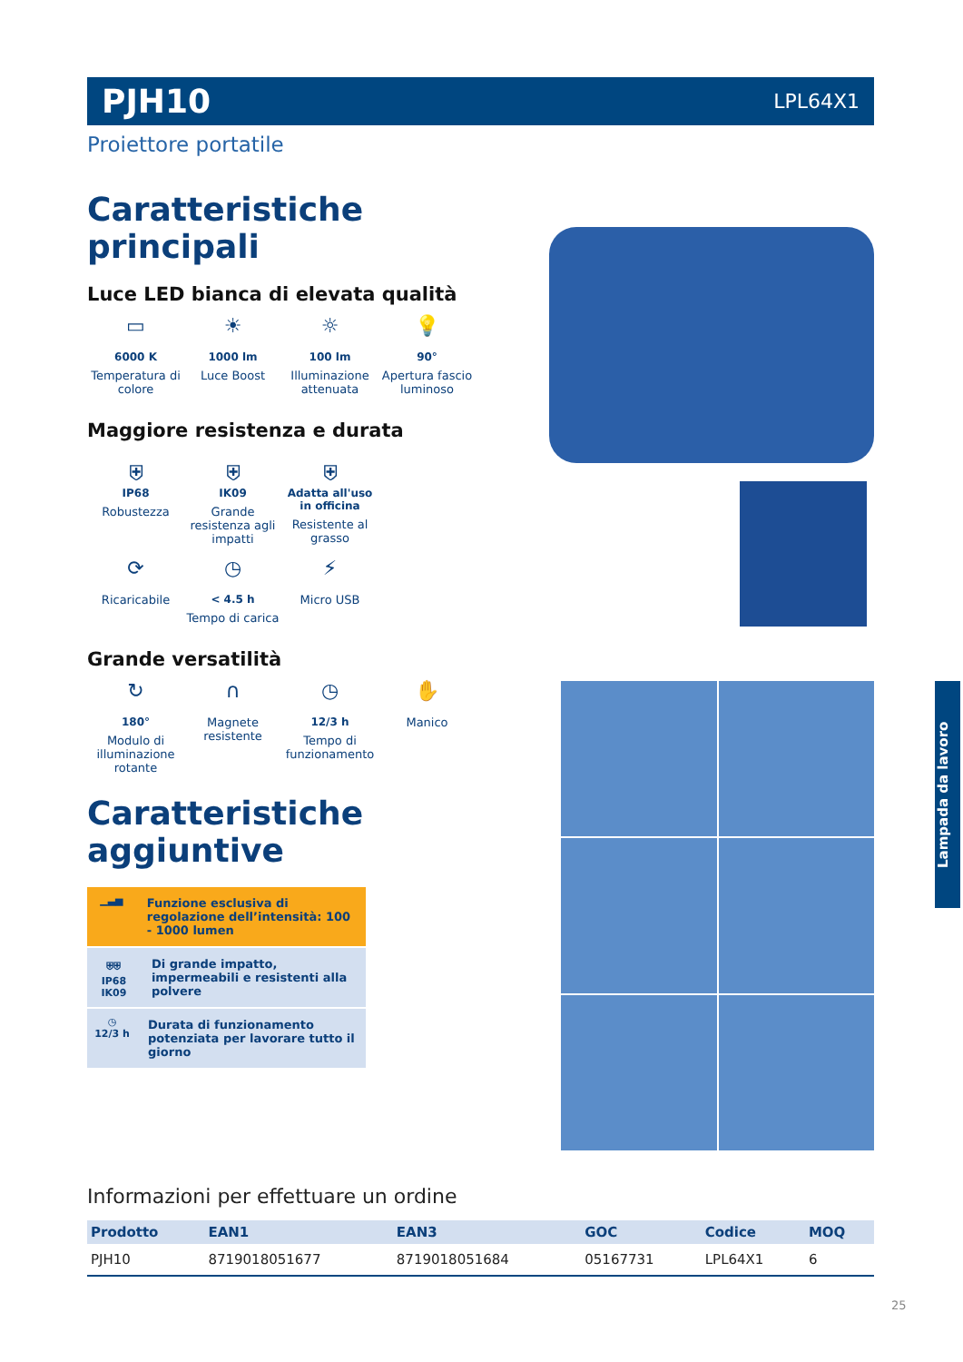PJH10 LPL64X1
Proiettore portatile
Caratteristiche principali
Luce LED bianca di elevata qualità
▭
6000 K
Temperatura di colore
☀
1000 lm
Luce Boost
☼
100 lm
Illuminazione attenuata
💡
90°
Apertura fascio luminoso
Maggiore resistenza e durata
⛨
IP68
Robustezza
⛨
IK09
Grande resistenza agli impatti
⛨
Adatta all'uso in officina
Resistente al grasso
⟳
Ricaricabile
◷
< 4.5 h
Tempo di carica
⚡
Micro USB
Grande versatilità
↻
180°
Modulo di illuminazione rotante
∩
Magnete resistente
◷
12/3 h
Tempo di funzionamento
✋
Manico
Caratteristiche aggiuntive
▁▃▅
Funzione esclusiva di regolazione dell’intensità: 100 - 1000 lumen
⛨⛨
IP68 IK09
Di grande impatto, impermeabili e resistenti alla polvere
◷
12/3 h
Durata di funzionamento potenziata per lavorare tutto il giorno
Lampada da lavoro
Informazioni per effettuare un ordine
| Prodotto | EAN1 | EAN3 | GOC | Codice | MOQ |
| --- | --- | --- | --- | --- | --- |
| PJH10 | 8719018051677 | 8719018051684 | 05167731 | LPL64X1 | 6 |
25